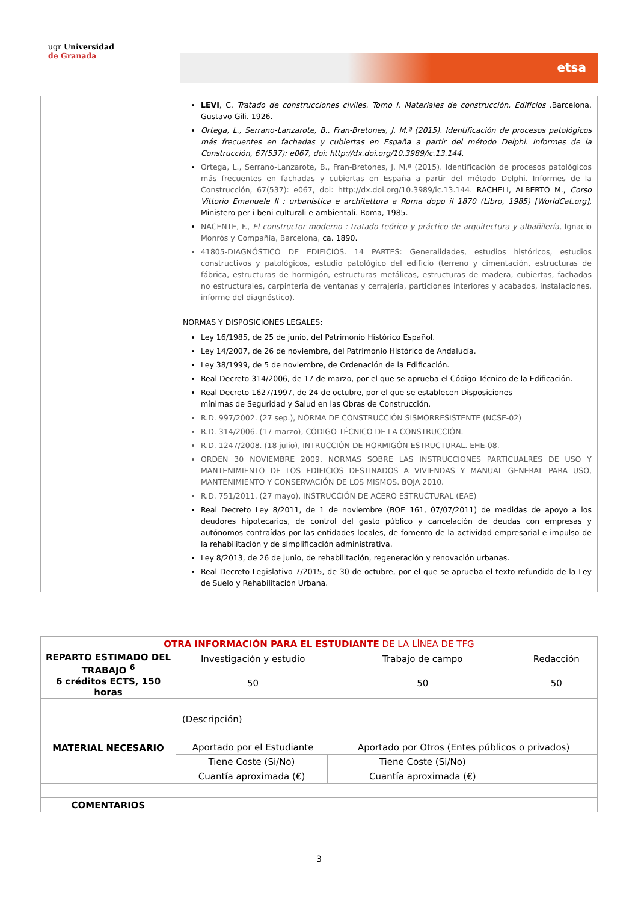ugr Universidad
de Granada
etsa
| | LEVI , C. Tratado de construcciones civiles. Tomo I. Materiales de construcción. Edificios .Barcelona. Gustavo Gili. 1926. Ortega, L., Serrano-Lanzarote, B., Fran-Bretones, J. M.ª (2015). Identificación de procesos patológicos más frecuentes en fachadas y cubiertas en España a partir del método Delphi. Informes de la Construcción, 67(537): e067, doi: http://dx.doi.org/10.3989/ic.13.144. Ortega, L., Serrano-Lanzarote, B., Fran-Bretones, J. M.ª (2015). Identificación de procesos patológicos más frecuentes en fachadas y cubiertas en España a partir del método Delphi. Informes de la Construcción, 67(537): e067, doi: http://dx.doi.org/10.3989/ic.13.144. RACHELI, ALBERTO M., Corso Vittorio Emanuele II : urbanistica e architettura a Roma dopo il 1870 (Libro, 1985) [WorldCat.org], Ministero per i beni culturali e ambientali. Roma, 1985. NACENTE, F., El constructor moderno : tratado teórico y práctico de arquitectura y albañilería, Ignacio Monrós y Compañía, Barcelona, ca. 1890. 41805-DIAGNÓSTICO DE EDIFICIOS. 14 PARTES: Generalidades, estudios históricos, estudios constructivos y patológicos, estudio patológico del edificio (terreno y cimentación, estructuras de fábrica, estructuras de hormigón, estructuras metálicas, estructuras de madera, cubiertas, fachadas no estructurales, carpintería de ventanas y cerrajería, particiones interiores y acabados, instalaciones, informe del diagnóstico). NORMAS Y DISPOSICIONES LEGALES: Ley 16/1985, de 25 de junio, del Patrimonio Histórico Español. Ley 14/2007, de 26 de noviembre, del Patrimonio Histórico de Andalucía. Ley 38/1999, de 5 de noviembre, de Ordenación de la Edificación. Real Decreto 314/2006, de 17 de marzo, por el que se aprueba el Código Técnico de la Edificación. Real Decreto 1627/1997, de 24 de octubre, por el que se establecen Disposiciones mínimas de Seguridad y Salud en las Obras de Construcción. R.D. 997/2002. (27 sep.), NORMA DE CONSTRUCCIÓN SISMORRESISTENTE (NCSE-02) R.D. 314/2006. (17 marzo), CÓDIGO TÉCNICO DE LA CONSTRUCCIÓN. R.D. 1247/2008. (18 julio), INTRUCCIÓN DE HORMIGÓN ESTRUCTURAL. EHE-08. ORDEN 30 NOVIEMBRE 2009, NORMAS SOBRE LAS INSTRUCCIONES PARTICUALRES DE USO Y MANTENIMIENTO DE LOS EDIFICIOS DESTINADOS A VIVIENDAS Y MANUAL GENERAL PARA USO, MANTENIMIENTO Y CONSERVACIÓN DE LOS MISMOS. BOJA 2010. R.D. 751/2011. (27 mayo), INSTRUCCIÓN DE ACERO ESTRUCTURAL (EAE) Real Decreto Ley 8/2011, de 1 de noviembre (BOE 161, 07/07/2011) de medidas de apoyo a los deudores hipotecarios, de control del gasto público y cancelación de deudas con empresas y autónomos contraídas por las entidades locales, de fomento de la actividad empresarial e impulso de la rehabilitación y de simplificación administrativa. Ley 8/2013, de 26 de junio, de rehabilitación, regeneración y renovación urbanas. Real Decreto Legislativo 7/2015, de 30 de octubre, por el que se aprueba el texto refundido de la Ley de Suelo y Rehabilitación Urbana. |
| OTRA INFORMACIÓN PARA EL ESTUDIANTE DE LA LÍNEA DE TFG | | | | |
| REPARTO ESTIMADO DEL TRABAJO <sup>6</sup> 6 créditos ECTS, 150 horas | Investigación y estudio | | Trabajo de campo | Redacción |
| | 50 | | 50 | 50 |
| MATERIAL NECESARIO | (Descripción) | | | |
| | Aportado por el Estudiante | | Aportado por Otros (Entes públicos o privados) | |
| | Tiene Coste (Si/No) | | Tiene Coste (Si/No) | |
| | Cuantía aproximada (€) | | Cuantía aproximada (€) | |
| COMENTARIOS | | | | |
3